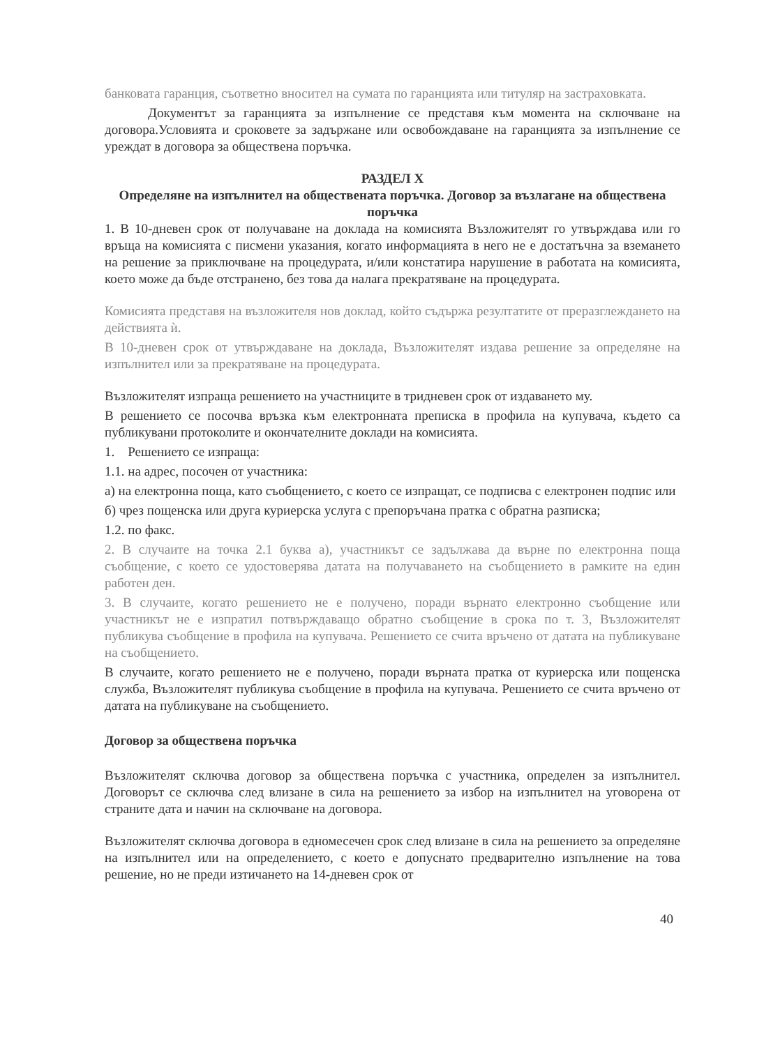банковата гаранция, съответно вносител на сумата по гаранцията или титуляр на застраховката.
Документът за гаранцията за изпълнение се представя към момента на сключване на договора.Условията и сроковете за задържане или освобождаване на гаранцията за изпълнение се уреждат в договора за обществена поръчка.
РАЗДЕЛ X
Определяне на изпълнител на обществената поръчка. Договор за възлагане на обществена поръчка
1. В 10-дневен срок от получаване на доклада на комисията Възложителят го утвърждава или го връща на комисията с писмени указания, когато информацията в него не е достатъчна за вземането на решение за приключване на процедурата, и/или констатира нарушение в работата на комисията, което може да бъде отстранено, без това да налага прекратяване на процедурата.
Комисията представя на възложителя нов доклад, който съдържа резултатите от преразглеждането на действията ѝ.
В 10-дневен срок от утвърждаване на доклада, Възложителят издава решение за определяне на изпълнител или за прекратяване на процедурата.
Възложителят изпраща решението на участниците в тридневен срок от издаването му.
В решението се посочва връзка към електронната преписка в профила на купувача, където са публикувани протоколите и окончателните доклади на комисията.
1. Решението се изпраща:
1.1. на адрес, посочен от участника:
а) на електронна поща, като съобщението, с което се изпращат, се подписва с електронен подпис или
б) чрез пощенска или друга куриерска услуга с препоръчана пратка с обратна разписка;
1.2. по факс.
2. В случаите на точка 2.1 буква а), участникът се задължава да върне по електронна поща съобщение, с което се удостоверява датата на получаването на съобщението в рамките на един работен ден.
3. В случаите, когато решението не е получено, поради върнато електронно съобщение или участникът не е изпратил потвърждаващо обратно съобщение в срока по т. 3, Възложителят публикува съобщение в профила на купувача. Решението се счита връчено от датата на публикуване на съобщението.
В случаите, когато решението не е получено, поради върната пратка от куриерска или пощенска служба, Възложителят публикува съобщение в профила на купувача. Решението се счита връчено от датата на публикуване на съобщението.
Договор за обществена поръчка
Възложителят сключва договор за обществена поръчка с участника, определен за изпълнител. Договорът се сключва след влизане в сила на решението за избор на изпълнител на уговорена от страните дата и начин на сключване на договора.
Възложителят сключва договора в едномесечен срок след влизане в сила на решението за определяне на изпълнител или на определението, с което е допуснато предварително изпълнение на това решение, но не преди изтичането на 14-дневен срок от
40